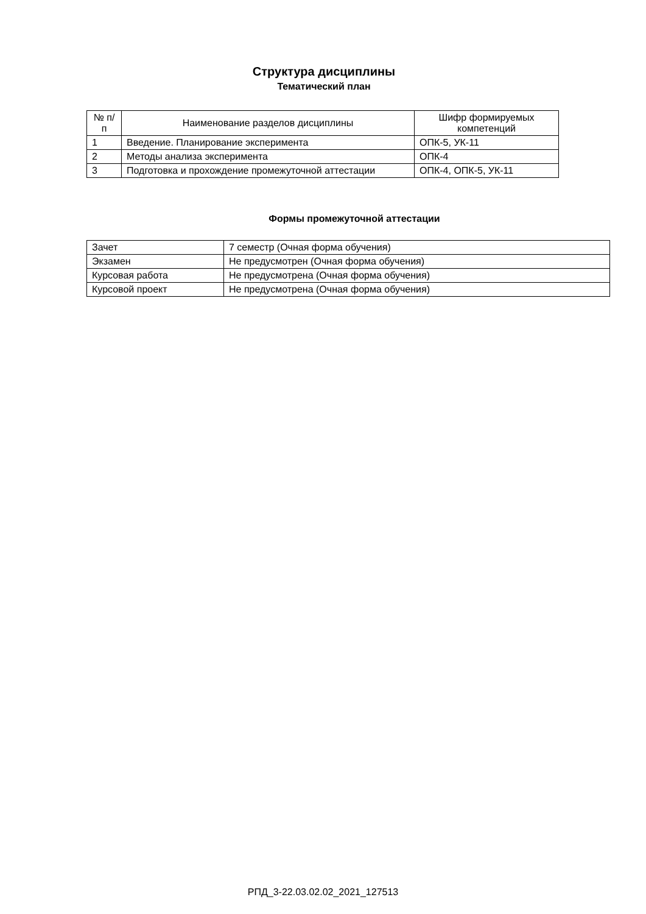Структура дисциплины
Тематический план
| № п/п | Наименование разделов дисциплины | Шифр формируемых компетенций |
| --- | --- | --- |
| 1 | Введение. Планирование эксперимента | ОПК-5, УК-11 |
| 2 | Методы анализа эксперимента | ОПК-4 |
| 3 | Подготовка и прохождение промежуточной аттестации | ОПК-4, ОПК-5, УК-11 |
Формы промежуточной аттестации
| Зачет | 7 семестр (Очная форма обучения) |
| Экзамен | Не предусмотрен (Очная форма обучения) |
| Курсовая работа | Не предусмотрена (Очная форма обучения) |
| Курсовой проект | Не предусмотрена (Очная форма обучения) |
РПД_3-22.03.02.02_2021_127513